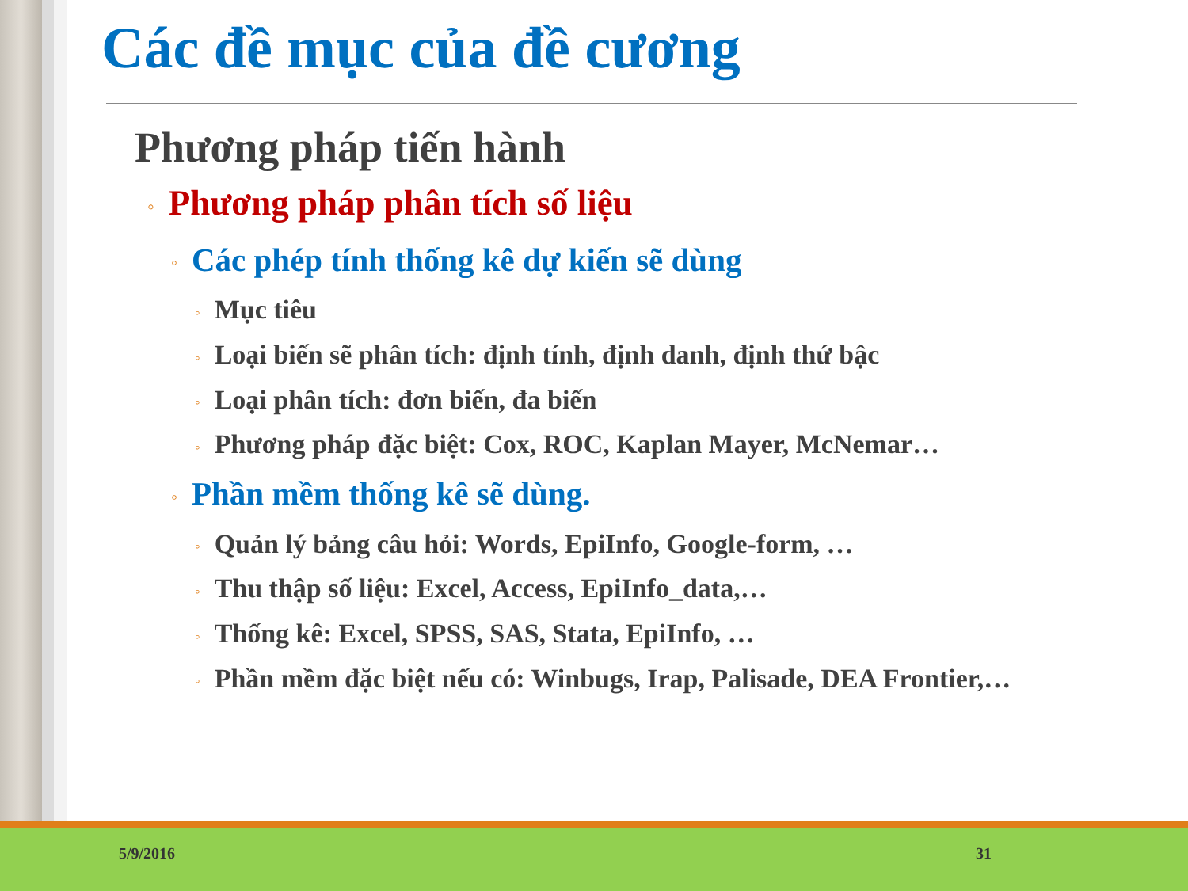Các đề mục của đề cương
Phương pháp tiến hành
◦ Phương pháp phân tích số liệu
◦ Các phép tính thống kê dự kiến sẽ dùng
◦ Mục tiêu
◦ Loại biến sẽ phân tích: định tính, định danh, định thứ bậc
◦ Loại phân tích: đơn biến, đa biến
◦ Phương pháp đặc biệt: Cox, ROC, Kaplan Mayer, McNemar…
◦ Phần mềm thống kê sẽ dùng.
◦ Quản lý bảng câu hỏi: Words, EpiInfo, Google-form, …
◦ Thu thập số liệu: Excel, Access, EpiInfo_data,…
◦ Thống kê: Excel, SPSS, SAS, Stata, EpiInfo, …
◦ Phần mềm đặc biệt nếu có: Winbugs, Irap, Palisade, DEA Frontier,…
5/9/2016 31